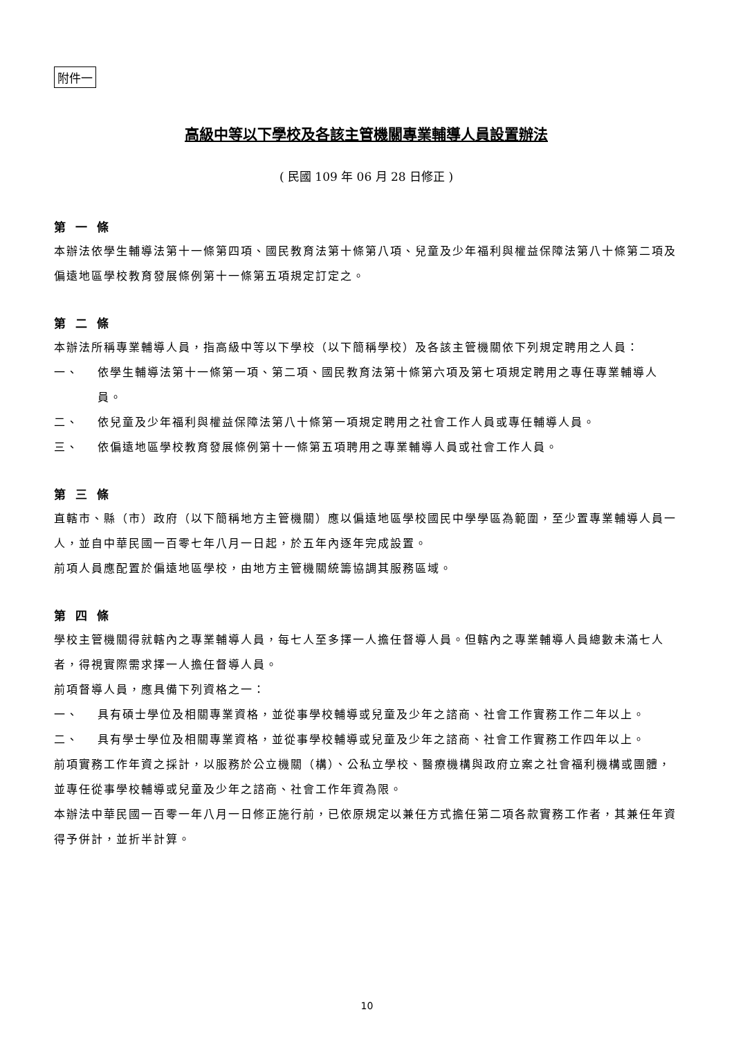附件一
高級中等以下學校及各該主管機關專業輔導人員設置辦法
( 民國 109 年 06 月 28 日修正 )
第一條
本辦法依學生輔導法第十一條第四項、國民教育法第十條第八項、兒童及少年福利與權益保障法第八十條第二項及偏遠地區學校教育發展條例第十一條第五項規定訂定之。
第二條
本辦法所稱專業輔導人員，指高級中等以下學校（以下簡稱學校）及各該主管機關依下列規定聘用之人員：
一、 依學生輔導法第十一條第一項、第二項、國民教育法第十條第六項及第七項規定聘用之專任專業輔導人員。
二、 依兒童及少年福利與權益保障法第八十條第一項規定聘用之社會工作人員或專任輔導人員。
三、 依偏遠地區學校教育發展條例第十一條第五項聘用之專業輔導人員或社會工作人員。
第三條
直轄市、縣（市）政府（以下簡稱地方主管機關）應以偏遠地區學校國民中學學區為範圍，至少置專業輔導人員一人，並自中華民國一百零七年八月一日起，於五年內逐年完成設置。
前項人員應配置於偏遠地區學校，由地方主管機關統籌協調其服務區域。
第四條
學校主管機關得就轄內之專業輔導人員，每七人至多擇一人擔任督導人員。但轄內之專業輔導人員總數未滿七人者，得視實際需求擇一人擔任督導人員。
前項督導人員，應具備下列資格之一：
一、 具有碩士學位及相關專業資格，並從事學校輔導或兒童及少年之諮商、社會工作實務工作二年以上。
二、 具有學士學位及相關專業資格，並從事學校輔導或兒童及少年之諮商、社會工作實務工作四年以上。
前項實務工作年資之採計，以服務於公立機關（構）、公私立學校、醫療機構與政府立案之社會福利機構或團體，並專任從事學校輔導或兒童及少年之諮商、社會工作年資為限。
本辦法中華民國一百零一年八月一日修正施行前，已依原規定以兼任方式擔任第二項各款實務工作者，其兼任年資得予併計，並折半計算。
10